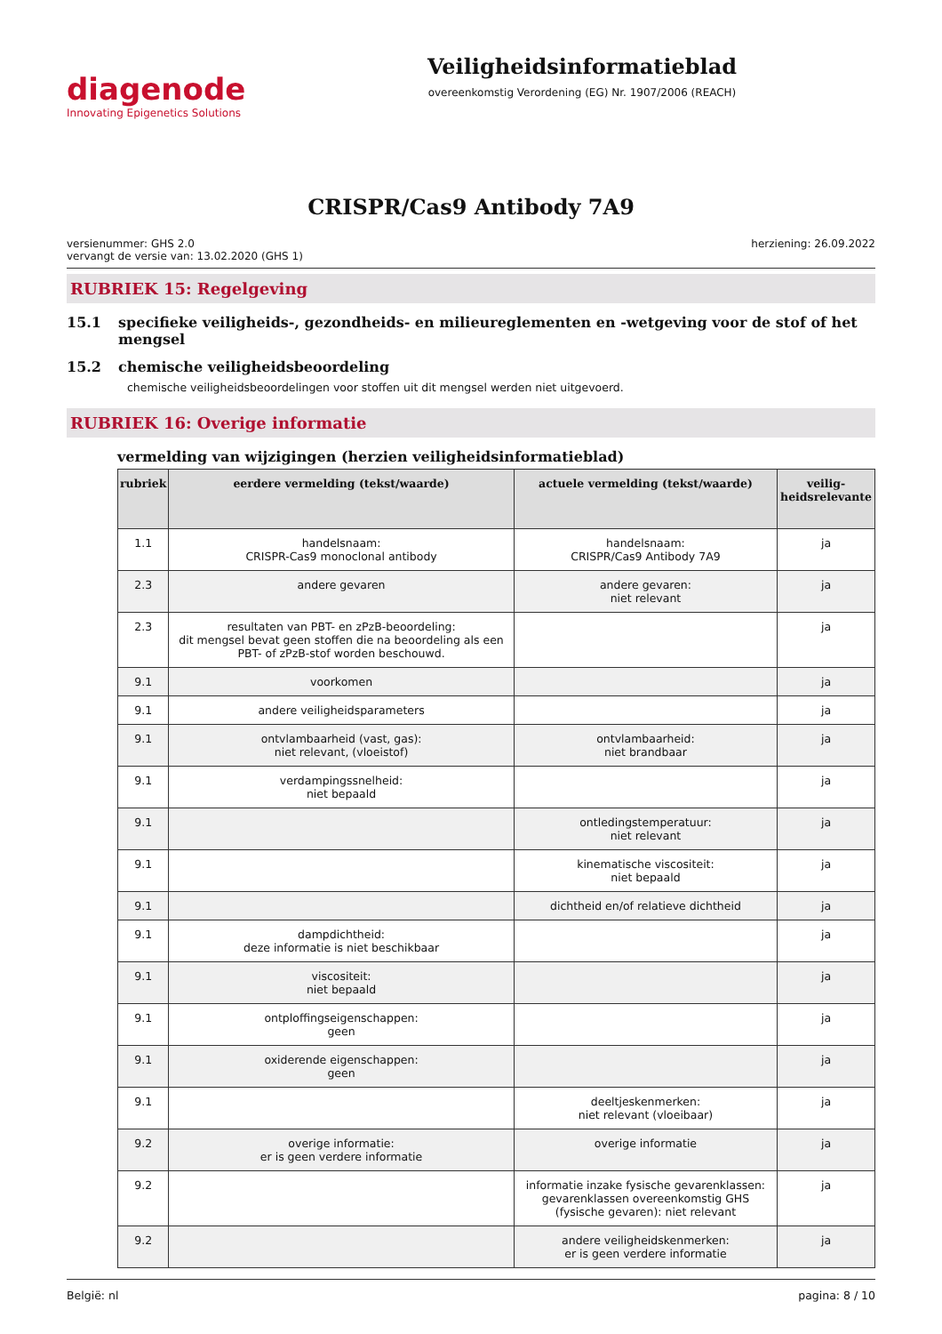diagenode
Innovating Epigenetics Solutions
Veiligheidsinformatieblad
overeenkomstig Verordening (EG) Nr. 1907/2006 (REACH)
CRISPR/Cas9 Antibody 7A9
versienummer: GHS 2.0
vervangt de versie van: 13.02.2020 (GHS 1)
herziening: 26.09.2022
RUBRIEK 15: Regelgeving
15.1 specifieke veiligheids-, gezondheids- en milieureglementen en -wetgeving voor de stof of het mengsel
15.2 chemische veiligheidsbeoordeling
chemische veiligheidsbeoordelingen voor stoffen uit dit mengsel werden niet uitgevoerd.
RUBRIEK 16: Overige informatie
vermelding van wijzigingen (herzien veiligheidsinformatieblad)
| rubriek | eerdere vermelding (tekst/waarde) | actuele vermelding (tekst/waarde) | veilig­heidsrele­vante |
| --- | --- | --- | --- |
| 1.1 | handelsnaam: CRISPR-Cas9 monoclonal antibody | handelsnaam: CRISPR/Cas9 Antibody 7A9 | ja |
| 2.3 | andere gevaren | andere gevaren: niet relevant | ja |
| 2.3 | resultaten van PBT- en zPzB-beoordeling: dit mengsel bevat geen stoffen die na beoordeling als een PBT- of zPzB-stof worden beschouwd. | | ja |
| 9.1 | voorkomen | | ja |
| 9.1 | andere veiligheidsparameters | | ja |
| 9.1 | ontvlambaarheid (vast, gas): niet relevant, (vloeistof) | ontvlambaarheid: niet brandbaar | ja |
| 9.1 | verdampingssnelheid: niet bepaald | | ja |
| 9.1 | | ontledingstemperatuur: niet relevant | ja |
| 9.1 | | kinematische viscositeit: niet bepaald | ja |
| 9.1 | | dichtheid en/of relatieve dichtheid | ja |
| 9.1 | dampdichtheid: deze informatie is niet beschikbaar | | ja |
| 9.1 | viscositeit: niet bepaald | | ja |
| 9.1 | ontploffingseigenschappen: geen | | ja |
| 9.1 | oxiderende eigenschappen: geen | | ja |
| 9.1 | | deeltjeskenmerken: niet relevant (vloeibaar) | ja |
| 9.2 | overige informatie: er is geen verdere informatie | overige informatie | ja |
| 9.2 | | informatie inzake fysische gevarenklassen: gevarenklassen overeenkomstig GHS (fysische gevaren): niet relevant | ja |
| 9.2 | | andere veiligheidskenmerken: er is geen verdere informatie | ja |
België: nl pagina: 8 / 10